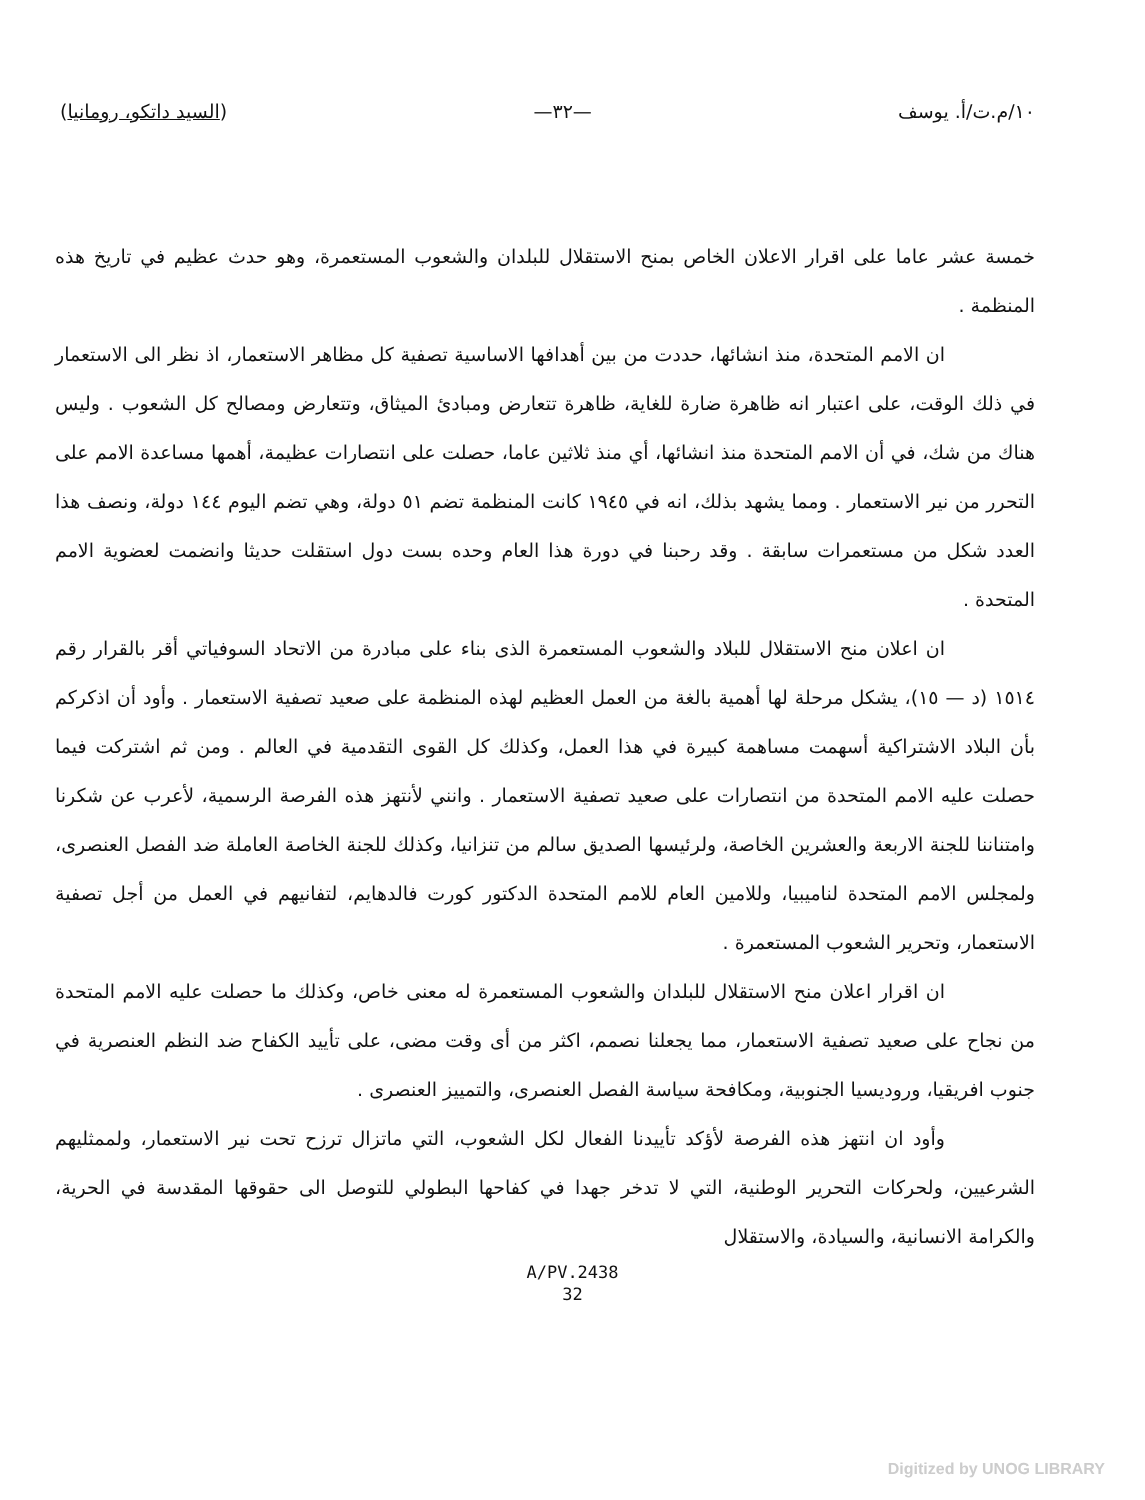١٠/م.ت/أ. يوسف —٣٢— (السيد داتكو، رومانيا)
خمسة عشر عاما على اقرار الاعلان الخاص بمنح الاستقلال للبلدان والشعوب المستعمرة، وهو حدث عظيم في تاريخ هذه المنظمة .
ان الامم المتحدة، منذ انشائها، حددت من بين أهدافها الاساسية تصفية كل مظاهر الاستعمار، اذ نظر الى الاستعمار في ذلك الوقت، على اعتبار انه ظاهرة ضارة للغاية، ظاهرة تتعارض ومبادئ الميثاق، وتتعارض ومصالح كل الشعوب . وليس هناك من شك، في أن الامم المتحدة منذ انشائها، أي منذ ثلاثين عاما، حصلت على انتصارات عظيمة، أهمها مساعدة الامم على التحرر من نير الاستعمار . ومما يشهد بذلك، انه في ١٩٤٥ كانت المنظمة تضم ٥١ دولة، وهي تضم اليوم ١٤٤ دولة، ونصف هذا العدد شكل من مستعمرات سابقة . وقد رحبنا في دورة هذا العام وحده بست دول استقلت حديثا وانضمت لعضوية الامم المتحدة .
ان اعلان منح الاستقلال للبلاد والشعوب المستعمرة الذى بناء على مبادرة من الاتحاد السوفياتي أقر بالقرار رقم ١٥١٤ (د — ١٥)، يشكل مرحلة لها أهمية بالغة من العمل العظيم لهذه المنظمة على صعيد تصفية الاستعمار . وأود أن اذكركم بأن البلاد الاشتراكية أسهمت مساهمة كبيرة في هذا العمل، وكذلك كل القوى التقدمية في العالم . ومن ثم اشتركت فيما حصلت عليه الامم المتحدة من انتصارات على صعيد تصفية الاستعمار . وانني لأنتهز هذه الفرصة الرسمية، لأعرب عن شكرنا وامتناننا للجنة الاربعة والعشرين الخاصة، ولرئيسها الصديق سالم من تنزانيا، وكذلك للجنة الخاصة العاملة ضد الفصل العنصرى، ولمجلس الامم المتحدة لناميبيا، وللامين العام للامم المتحدة الدكتور كورت فالدهايم، لتفانيهم في العمل من أجل تصفية الاستعمار، وتحرير الشعوب المستعمرة .
ان اقرار اعلان منح الاستقلال للبلدان والشعوب المستعمرة له معنى خاص، وكذلك ما حصلت عليه الامم المتحدة من نجاح على صعيد تصفية الاستعمار، مما يجعلنا نصمم، اكثر من أى وقت مضى، على تأييد الكفاح ضد النظم العنصرية في جنوب افريقيا، وروديسيا الجنوبية، ومكافحة سياسة الفصل العنصرى، والتمييز العنصرى .
وأود ان انتهز هذه الفرصة لأؤكد تأييدنا الفعال لكل الشعوب، التي ماتزال ترزح تحت نير الاستعمار، ولممثليهم الشرعيين، ولحركات التحرير الوطنية، التي لا تدخر جهدا في كفاحها البطولي للتوصل الى حقوقها المقدسة في الحرية، والكرامة الانسانية، والسيادة، والاستقلال
A/PV.2438
32
Digitized by UNOG LIBRARY